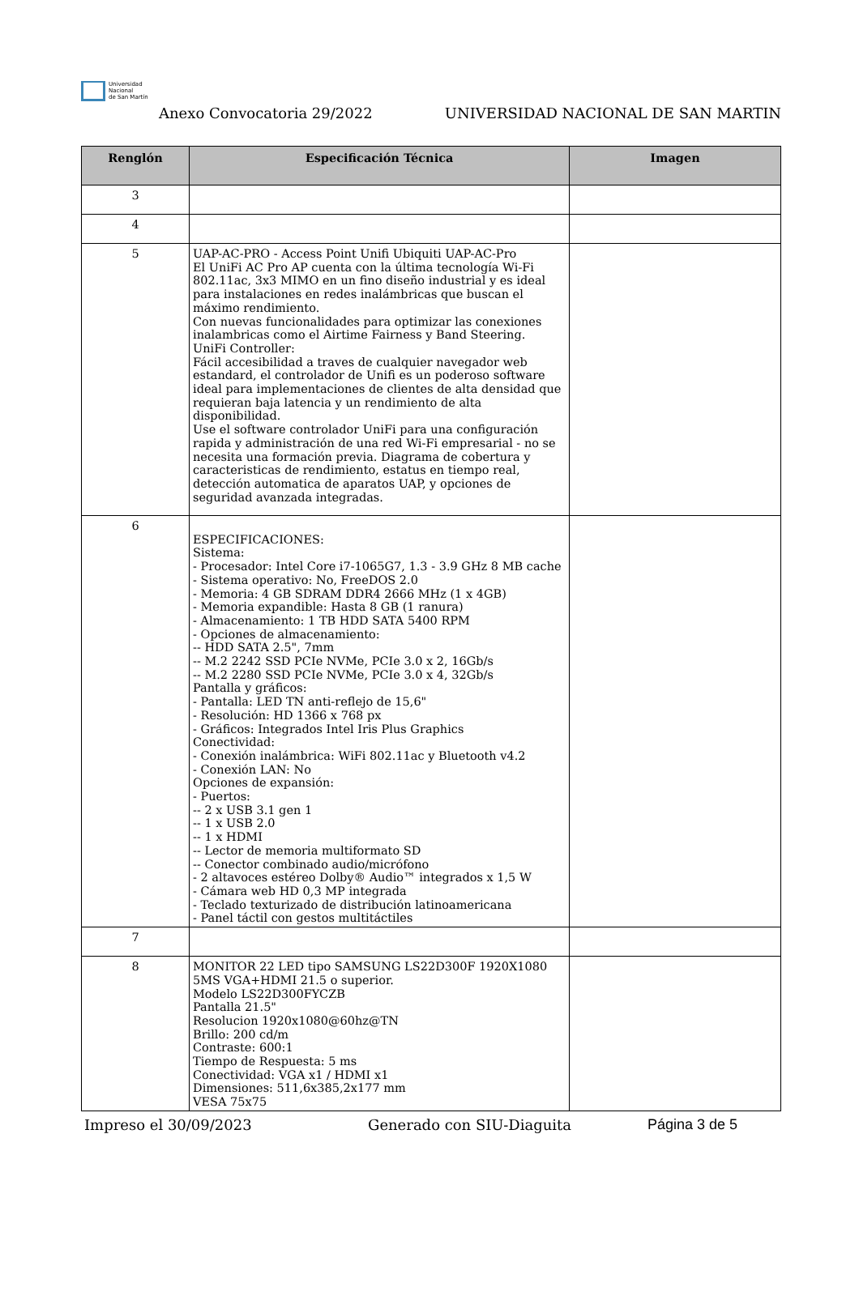Universidad
Nacional
de San Martín
Anexo Convocatoria 29/2022
UNIVERSIDAD NACIONAL DE SAN MARTIN
| Renglón | Especificación Técnica | Imagen |
| --- | --- | --- |
| 3 | | |
| 4 | | |
| 5 | UAP-AC-PRO - Access Point Unifi Ubiquiti UAP-AC-Pro El UniFi AC Pro AP cuenta con la última tecnología Wi-Fi 802.11ac, 3x3 MIMO en un fino diseño industrial y es ideal para instalaciones en redes inalámbricas que buscan el máximo rendimiento. Con nuevas funcionalidades para optimizar las conexiones inalambricas como el Airtime Fairness y Band Steering. UniFi Controller: Fácil accesibilidad a traves de cualquier navegador web estandard, el controlador de Unifi es un poderoso software ideal para implementaciones de clientes de alta densidad que requieran baja latencia y un rendimiento de alta disponibilidad. Use el software controlador UniFi para una configuración rapida y administración de una red Wi-Fi empresarial - no se necesita una formación previa. Diagrama de cobertura y caracteristicas de rendimiento, estatus en tiempo real, detección automatica de aparatos UAP, y opciones de seguridad avanzada integradas. | |
| 6 | ESPECIFICACIONES: Sistema: - Procesador: Intel Core i7-1065G7, 1.3 - 3.9 GHz 8 MB cache - Sistema operativo: No, FreeDOS 2.0 - Memoria: 4 GB SDRAM DDR4 2666 MHz (1 x 4GB) - Memoria expandible: Hasta 8 GB (1 ranura) - Almacenamiento: 1 TB HDD SATA 5400 RPM - Opciones de almacenamiento: -- HDD SATA 2.5", 7mm -- M.2 2242 SSD PCIe NVMe, PCIe 3.0 x 2, 16Gb/s -- M.2 2280 SSD PCIe NVMe, PCIe 3.0 x 4, 32Gb/s Pantalla y gráficos: - Pantalla: LED TN anti-reflejo de 15,6" - Resolución: HD 1366 x 768 px - Gráficos: Integrados Intel Iris Plus Graphics Conectividad: - Conexión inalámbrica: WiFi 802.11ac y Bluetooth v4.2 - Conexión LAN: No Opciones de expansión: - Puertos: -- 2 x USB 3.1 gen 1 -- 1 x USB 2.0 -- 1 x HDMI -- Lector de memoria multiformato SD -- Conector combinado audio/micrófono - 2 altavoces estéreo Dolby® Audio™ integrados x 1,5 W - Cámara web HD 0,3 MP integrada - Teclado texturizado de distribución latinoamericana - Panel táctil con gestos multitáctiles | |
| 7 | | |
| 8 | MONITOR 22 LED tipo SAMSUNG LS22D300F 1920X1080 5MS VGA+HDMI 21.5 o superior. Modelo LS22D300FYCZB Pantalla 21.5" Resolucion 1920x1080@60hz@TN Brillo: 200 cd/m Contraste: 600:1 Tiempo de Respuesta: 5 ms Conectividad: VGA x1 / HDMI x1 Dimensiones: 511,6x385,2x177 mm VESA 75x75 | |
Impreso el 30/09/2023 Generado con SIU-Diaguita Página 3 de 5